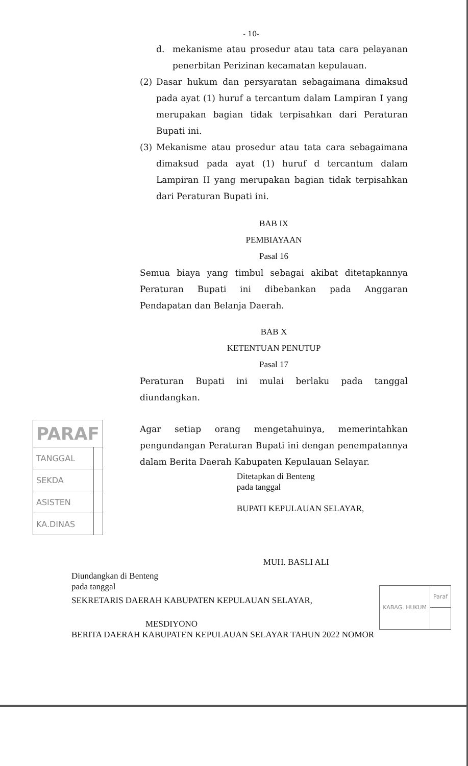- 10-
d. mekanisme atau prosedur atau tata cara pelayanan penerbitan Perizinan kecamatan kepulauan.
(2) Dasar hukum dan persyaratan sebagaimana dimaksud pada ayat (1) huruf a tercantum dalam Lampiran I yang merupakan bagian tidak terpisahkan dari Peraturan Bupati ini.
(3) Mekanisme atau prosedur atau tata cara sebagaimana dimaksud pada ayat (1) huruf d tercantum dalam Lampiran II yang merupakan bagian tidak terpisahkan dari Peraturan Bupati ini.
BAB IX
PEMBIAYAAN
Pasal 16
Semua biaya yang timbul sebagai akibat ditetapkannya Peraturan Bupati ini dibebankan pada Anggaran Pendapatan dan Belanja Daerah.
BAB X
KETENTUAN PENUTUP
Pasal 17
Peraturan Bupati ini mulai berlaku pada tanggal diundangkan.
Agar setiap orang mengetahuinya, memerintahkan pengundangan Peraturan Bupati ini dengan penempatannya dalam Berita Daerah Kabupaten Kepulauan Selayar.
| PARAF | |
| TANGGAL | |
| SEKDA | |
| ASISTEN | |
| KA.DINAS | |
Ditetapkan di Benteng
pada tanggal
BUPATI KEPULAUAN SELAYAR,
MUH. BASLI ALI
Diundangkan di Benteng
pada tanggal
SEKRETARIS DAERAH KABUPATEN KEPULAUAN SELAYAR,
| KABAG. HUKUM | Paraf |
MESDIYONO
BERITA DAERAH KABUPATEN KEPULAUAN SELAYAR TAHUN 2022 NOMOR